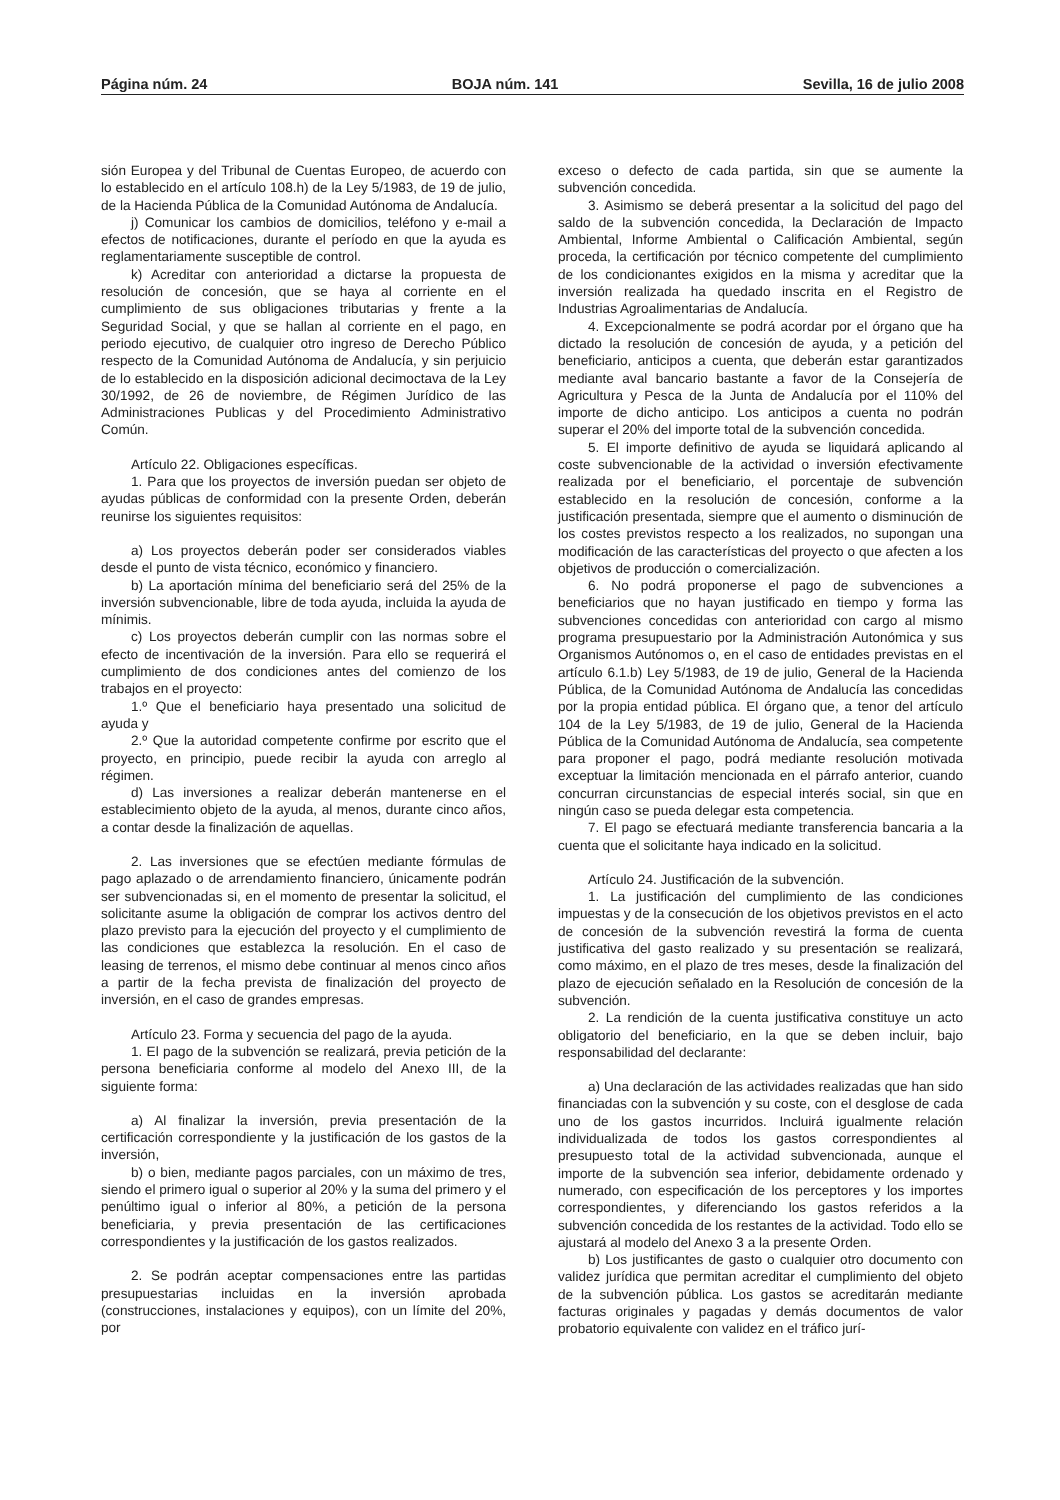Página núm. 24 BOJA núm. 141 Sevilla, 16 de julio 2008
sión Europea y del Tribunal de Cuentas Europeo, de acuerdo con lo establecido en el artículo 108.h) de la Ley 5/1983, de 19 de julio, de la Hacienda Pública de la Comunidad Autónoma de Andalucía.
j) Comunicar los cambios de domicilios, teléfono y e-mail a efectos de notificaciones, durante el período en que la ayuda es reglamentariamente susceptible de control.
k) Acreditar con anterioridad a dictarse la propuesta de resolución de concesión, que se haya al corriente en el cumplimiento de sus obligaciones tributarias y frente a la Seguridad Social, y que se hallan al corriente en el pago, en periodo ejecutivo, de cualquier otro ingreso de Derecho Público respecto de la Comunidad Autónoma de Andalucía, y sin perjuicio de lo establecido en la disposición adicional decimoctava de la Ley 30/1992, de 26 de noviembre, de Régimen Jurídico de las Administraciones Publicas y del Procedimiento Administrativo Común.
Artículo 22. Obligaciones específicas.
1. Para que los proyectos de inversión puedan ser objeto de ayudas públicas de conformidad con la presente Orden, deberán reunirse los siguientes requisitos:
a) Los proyectos deberán poder ser considerados viables desde el punto de vista técnico, económico y financiero.
b) La aportación mínima del beneficiario será del 25% de la inversión subvencionable, libre de toda ayuda, incluida la ayuda de mínimis.
c) Los proyectos deberán cumplir con las normas sobre el efecto de incentivación de la inversión. Para ello se requerirá el cumplimiento de dos condiciones antes del comienzo de los trabajos en el proyecto:
1.º Que el beneficiario haya presentado una solicitud de ayuda y
2.º Que la autoridad competente confirme por escrito que el proyecto, en principio, puede recibir la ayuda con arreglo al régimen.
d) Las inversiones a realizar deberán mantenerse en el establecimiento objeto de la ayuda, al menos, durante cinco años, a contar desde la finalización de aquellas.
2. Las inversiones que se efectúen mediante fórmulas de pago aplazado o de arrendamiento financiero, únicamente podrán ser subvencionadas si, en el momento de presentar la solicitud, el solicitante asume la obligación de comprar los activos dentro del plazo previsto para la ejecución del proyecto y el cumplimiento de las condiciones que establezca la resolución. En el caso de leasing de terrenos, el mismo debe continuar al menos cinco años a partir de la fecha prevista de finalización del proyecto de inversión, en el caso de grandes empresas.
Artículo 23. Forma y secuencia del pago de la ayuda.
1. El pago de la subvención se realizará, previa petición de la persona beneficiaria conforme al modelo del Anexo III, de la siguiente forma:
a) Al finalizar la inversión, previa presentación de la certificación correspondiente y la justificación de los gastos de la inversión,
b) o bien, mediante pagos parciales, con un máximo de tres, siendo el primero igual o superior al 20% y la suma del primero y el penúltimo igual o inferior al 80%, a petición de la persona beneficiaria, y previa presentación de las certificaciones correspondientes y la justificación de los gastos realizados.
2. Se podrán aceptar compensaciones entre las partidas presupuestarias incluidas en la inversión aprobada (construcciones, instalaciones y equipos), con un límite del 20%, por
exceso o defecto de cada partida, sin que se aumente la subvención concedida.
3. Asimismo se deberá presentar a la solicitud del pago del saldo de la subvención concedida, la Declaración de Impacto Ambiental, Informe Ambiental o Calificación Ambiental, según proceda, la certificación por técnico competente del cumplimiento de los condicionantes exigidos en la misma y acreditar que la inversión realizada ha quedado inscrita en el Registro de Industrias Agroalimentarias de Andalucía.
4. Excepcionalmente se podrá acordar por el órgano que ha dictado la resolución de concesión de ayuda, y a petición del beneficiario, anticipos a cuenta, que deberán estar garantizados mediante aval bancario bastante a favor de la Consejería de Agricultura y Pesca de la Junta de Andalucía por el 110% del importe de dicho anticipo. Los anticipos a cuenta no podrán superar el 20% del importe total de la subvención concedida.
5. El importe definitivo de ayuda se liquidará aplicando al coste subvencionable de la actividad o inversión efectivamente realizada por el beneficiario, el porcentaje de subvención establecido en la resolución de concesión, conforme a la justificación presentada, siempre que el aumento o disminución de los costes previstos respecto a los realizados, no supongan una modificación de las características del proyecto o que afecten a los objetivos de producción o comercialización.
6. No podrá proponerse el pago de subvenciones a beneficiarios que no hayan justificado en tiempo y forma las subvenciones concedidas con anterioridad con cargo al mismo programa presupuestario por la Administración Autonómica y sus Organismos Autónomos o, en el caso de entidades previstas en el artículo 6.1.b) Ley 5/1983, de 19 de julio, General de la Hacienda Pública, de la Comunidad Autónoma de Andalucía las concedidas por la propia entidad pública. El órgano que, a tenor del artículo 104 de la Ley 5/1983, de 19 de julio, General de la Hacienda Pública de la Comunidad Autónoma de Andalucía, sea competente para proponer el pago, podrá mediante resolución motivada exceptuar la limitación mencionada en el párrafo anterior, cuando concurran circunstancias de especial interés social, sin que en ningún caso se pueda delegar esta competencia.
7. El pago se efectuará mediante transferencia bancaria a la cuenta que el solicitante haya indicado en la solicitud.
Artículo 24. Justificación de la subvención.
1. La justificación del cumplimiento de las condiciones impuestas y de la consecución de los objetivos previstos en el acto de concesión de la subvención revestirá la forma de cuenta justificativa del gasto realizado y su presentación se realizará, como máximo, en el plazo de tres meses, desde la finalización del plazo de ejecución señalado en la Resolución de concesión de la subvención.
2. La rendición de la cuenta justificativa constituye un acto obligatorio del beneficiario, en la que se deben incluir, bajo responsabilidad del declarante:
a) Una declaración de las actividades realizadas que han sido financiadas con la subvención y su coste, con el desglose de cada uno de los gastos incurridos. Incluirá igualmente relación individualizada de todos los gastos correspondientes al presupuesto total de la actividad subvencionada, aunque el importe de la subvención sea inferior, debidamente ordenado y numerado, con especificación de los perceptores y los importes correspondientes, y diferenciando los gastos referidos a la subvención concedida de los restantes de la actividad. Todo ello se ajustará al modelo del Anexo 3 a la presente Orden.
b) Los justificantes de gasto o cualquier otro documento con validez jurídica que permitan acreditar el cumplimiento del objeto de la subvención pública. Los gastos se acreditarán mediante facturas originales y pagadas y demás documentos de valor probatorio equivalente con validez en el tráfico jurí-